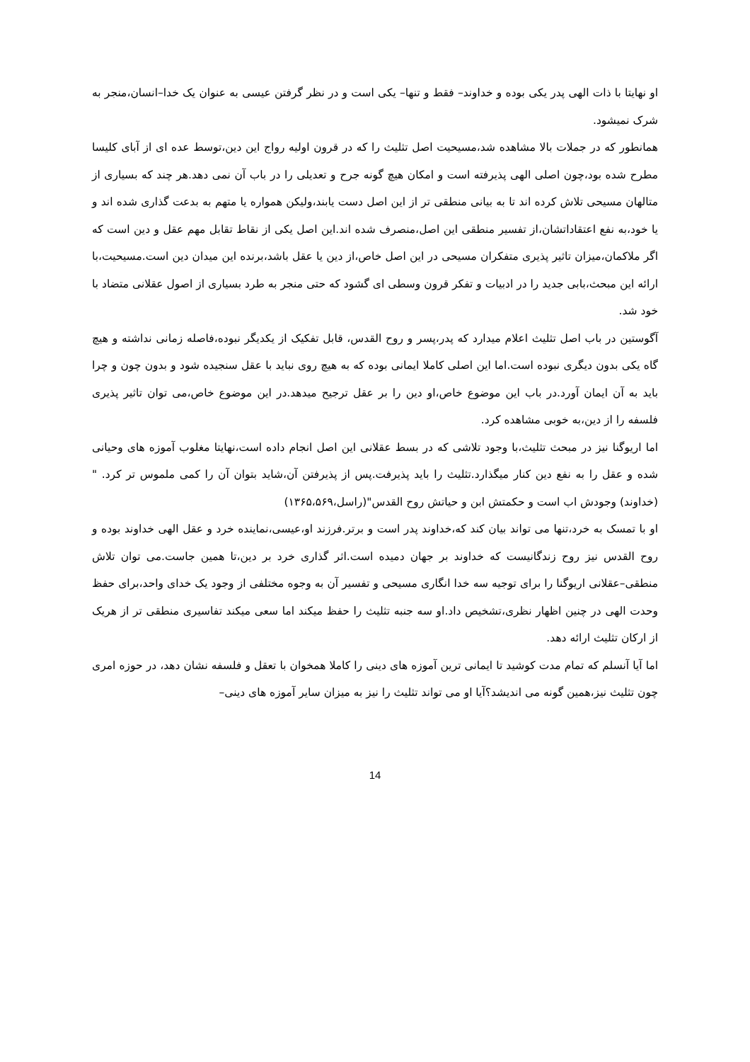او نهایتا با ذات الهی پدر یکی بوده و خداوند– فقط و تنها– یکی است و در نظر گرفتن عیسی به عنوان یک خدا–انسان،منجر به شرک نمیشود.
همانطور که در جملات بالا مشاهده شد،مسیحیت اصل تثلیث را که در قرون اولیه رواج این دین،توسط عده ای از آبای کلیسا مطرح شده بود،چون اصلی الهی پذیرفته است و امکان هیچ گونه جرح و تعدیلی را در باب آن نمی دهد.هر چند که بسیاری از متالهان مسیحی تلاش کرده اند تا به بیانی منطقی تر از این اصل دست یابند،ولیکن همواره یا متهم به بدعت گذاری شده اند و یا خود،به نفع اعتقاداتشان،از تفسیر منطقی این اصل،منصرف شده اند.این اصل یکی از نقاط تقابل مهم عقل و دین است که اگر ملاکمان،میزان تاثیر پذیری متفکران مسیحی در این اصل خاص،از دین یا عقل باشد،برنده این میدان دین است.مسیحیت،با ارائه این مبحث،بابی جدید را در ادبیات و تفکر قرون وسطی ای گشود که حتی منجر به طرد بسیاری از اصول عقلانی متضاد با خود شد.
آگوستین در باب اصل تثلیث اعلام میدارد که پدر،پسر و روح القدس، قابل تفکیک از یکدیگر نبوده،فاصله زمانی نداشته و هیچ گاه یکی بدون دیگری نبوده است.اما این اصلی کاملا ایمانی بوده که به هیچ روی نباید با عقل سنجیده شود و بدون چون و چرا باید به آن ایمان آورد.در باب این موضوع خاص،او دین را بر عقل ترجیح میدهد.در این موضوع خاص،می توان تاثیر پذیری فلسفه را از دین،به خوبی مشاهده کرد.
اما اریوگنا نیز در مبحث تثلیث،با وجود تلاشی که در بسط عقلانی این اصل انجام داده است،نهایتا مغلوب آموزه های وحیانی شده و عقل را به نفع دین کنار میگذارد.تثلیث را باید پذیرفت.پس از پذیرفتن آن،شاید بتوان آن را کمی ملموس تر کرد. "(خداوند) وجودش اب است و حکمتش ابن و حیاتش روح القدس"(راسل،۱۳۶۵،۵۶۹)
او با تمسک به خرد،تنها می تواند بیان کند که،خداوند پدر است و برتر.فرزند او،عیسی،نماینده خرد و عقل الهی خداوند بوده و روح القدس نیز روح زندگانیست که خداوند بر جهان دمیده است.اثر گذاری خرد بر دین،تا همین جاست.می توان تلاش منطقی–عقلانی اریوگنا را برای توجیه سه خدا انگاری مسیحی و تفسیر آن به وجوه مختلفی از وجود یک خدای واحد،برای حفظ وحدت الهی در چنین اظهار نظری،تشخیص داد.او سه جنبه تثلیث را حفظ میکند اما سعی میکند تفاسیری منطقی تر از هریک از ارکان تثلیث ارائه دهد.
اما آیا آنسلم که تمام مدت کوشید تا ایمانی ترین آموزه های دینی را کاملا همخوان با تعقل و فلسفه نشان دهد، در حوزه امری چون تثلیث نیز،همین گونه می اندیشد؟آیا او می تواند تثلیث را نیز به میزان سایر آموزه های دینی–
14